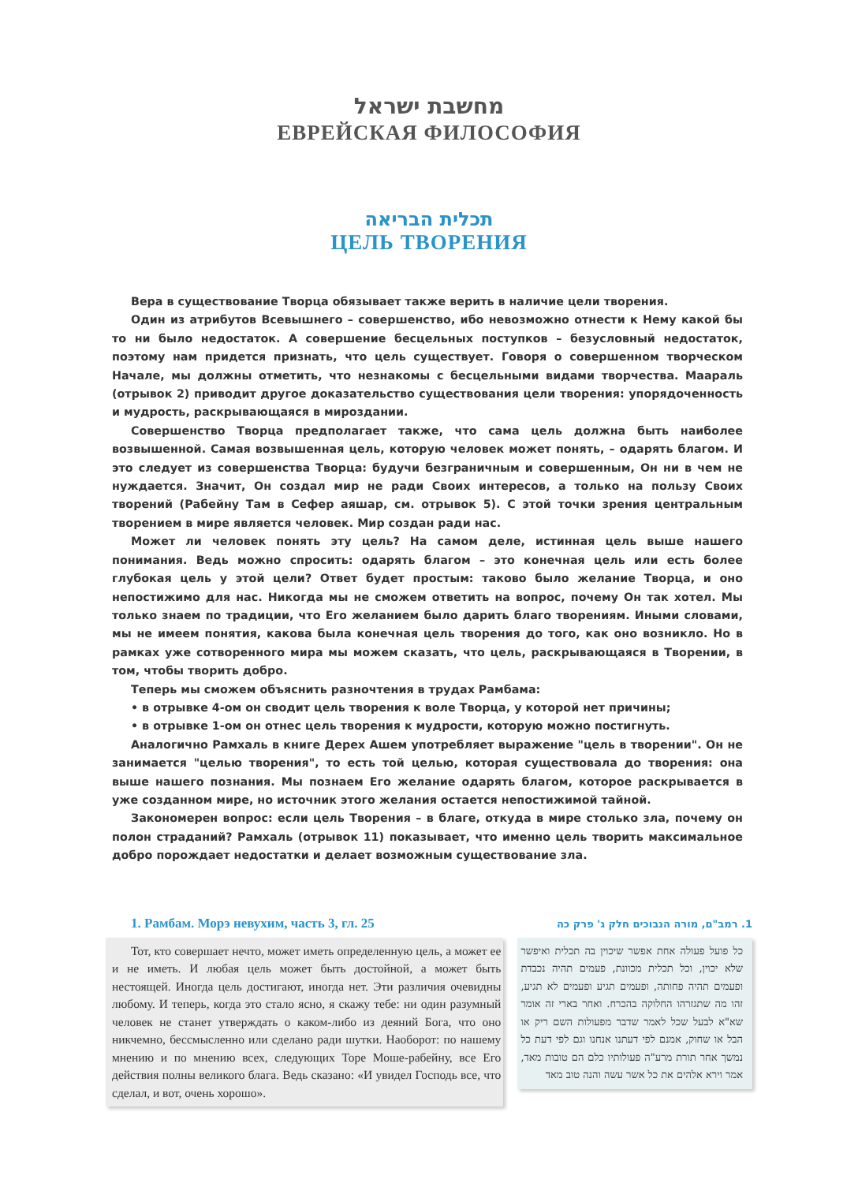מחשבת ישראל
ЕВРЕЙСКАЯ ФИЛОСОФИЯ
תכלית הבריאה
ЦЕЛЬ ТВОРЕНИЯ
Вера в существование Творца обязывает также верить в наличие цели творения.
Один из атрибутов Всевышнего – совершенство, ибо невозможно отнести к Нему какой бы то ни было недостаток. А совершение бесцельных поступков – безусловный недостаток, поэтому нам придется признать, что цель существует. Говоря о совершенном творческом Начале, мы должны отметить, что незнакомы с бесцельными видами творчества. Маараль (отрывок 2) приводит другое доказательство существования цели творения: упорядоченность и мудрость, раскрывающаяся в мироздании.
Совершенство Творца предполагает также, что сама цель должна быть наиболее возвышенной. Самая возвышенная цель, которую человек может понять, – одарять благом. И это следует из совершенства Творца: будучи безграничным и совершенным, Он ни в чем не нуждается. Значит, Он создал мир не ради Своих интересов, а только на пользу Своих творений (Рабейну Там в Сефер аяшар, см. отрывок 5). С этой точки зрения центральным творением в мире является человек. Мир создан ради нас.
Может ли человек понять эту цель? На самом деле, истинная цель выше нашего понимания. Ведь можно спросить: одарять благом – это конечная цель или есть более глубокая цель у этой цели? Ответ будет простым: таково было желание Творца, и оно непостижимо для нас. Никогда мы не сможем ответить на вопрос, почему Он так хотел. Мы только знаем по традиции, что Его желанием было дарить благо творениям. Иными словами, мы не имеем понятия, какова была конечная цель творения до того, как оно возникло. Но в рамках уже сотворенного мира мы можем сказать, что цель, раскрывающаяся в Творении, в том, чтобы творить добро.
Теперь мы сможем объяснить разночтения в трудах Рамбама:
• в отрывке 4-ом он сводит цель творения к воле Творца, у которой нет причины;
• в отрывке 1-ом он отнес цель творения к мудрости, которую можно постигнуть.
Аналогично Рамхаль в книге Дерех Ашем употребляет выражение "цель в творении". Он не занимается "целью творения", то есть той целью, которая существовала до творения: она выше нашего познания. Мы познаем Его желание одарять благом, которое раскрывается в уже созданном мире, но источник этого желания остается непостижимой тайной.
Закономерен вопрос: если цель Творения – в благе, откуда в мире столько зла, почему он полон страданий? Рамхаль (отрывок 11) показывает, что именно цель творить максимальное добро порождает недостатки и делает возможным существование зла.
1. Рамбам. Морэ невухим, часть 3, гл. 25
Тот, кто совершает нечто, может иметь определенную цель, а может ее и не иметь. И любая цель может быть достойной, а может быть нестоящей. Иногда цель достигают, иногда нет. Эти различия очевидны любому. И теперь, когда это стало ясно, я скажу тебе: ни один разумный человек не станет утверждать о каком-либо из деяний Бога, что оно никчемно, бессмысленно или сделано ради шутки. Наоборот: по нашему мнению и по мнению всех, следующих Торе Моше-рабейну, все Его действия полны великого блага. Ведь сказано: «И увидел Господь все, что сделал, и вот, очень хорошо».
1. רמב"ם, מורה הנבוכים חלק ג' פרק כה
כל פועל פעולה אחת אפשר שיכוין בה תכלית ואיפשר שלא יכוין, וכל תכלית מכוונת, פעמים תהיה נכבדת ופעמים תהיה פחותה, ופעמים תגיע ופעמים לא תגיע, זהו מה שתגזרהו החלוקה בהכרח. ואחר בארי זה אומר שא"א לבעל שכל לאמר שדבר מפעולות השם ריק או הבל או שחוק, אמנם לפי דעתנו אנחנו וגם לפי דעת כל נמשך אחר תורת מרע"ה פעולותיו כלם הם טובות מאד, אמר וירא אלהים את כל אשר עשה והנה טוב מאד